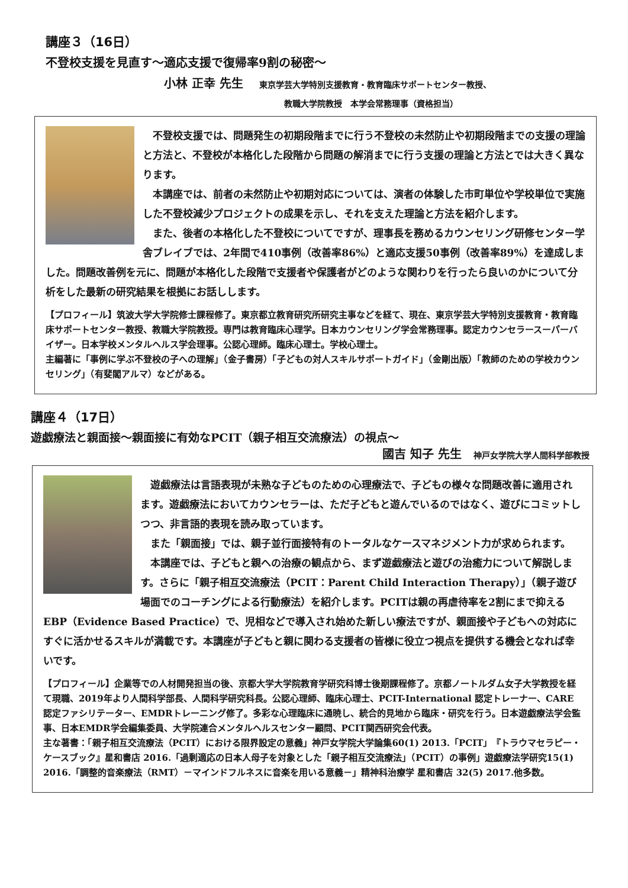講座３（16日）
不登校支援を見直す～適応支援で復帰率9割の秘密～
小林 正幸 先生 東京学芸大学特別支援教育・教育臨床サポートセンター教授、
教職大学院教授　本学会常務理事（資格担当）
　不登校支援では、問題発生の初期段階までに行う不登校の未然防止や初期段階までの支援の理論と方法と、不登校が本格化した段階から問題の解消までに行う支援の理論と方法とでは大きく異なります。
　本講座では、前者の未然防止や初期対応については、演者の体験した市町単位や学校単位で実施した不登校減少プロジェクトの成果を示し、それを支えた理論と方法を紹介します。
　また、後者の本格化した不登校についてですが、理事長を務めるカウンセリング研修センター学舎ブレイブでは、2年間で410事例（改善率86%）と適応支援50事例（改善率89%）を達成しました。問題改善例を元に、問題が本格化した段階で支援者や保護者がどのような関わりを行ったら良いのかについて分析をした最新の研究結果を根拠にお話しします。
【プロフィール】筑波大学大学院修士課程修了。東京都立教育研究所研究主事などを経て、現在、東京学芸大学特別支援教育・教育臨床サポートセンター教授、教職大学院教授。専門は教育臨床心理学。日本カウンセリング学会常務理事。認定カウンセラースーパーバイザー。日本学校メンタルヘルス学会理事。公認心理師。臨床心理士。学校心理士。
主編著に「事例に学ぶ不登校の子への理解」（金子書房）「子どもの対人スキルサポートガイド」（金剛出版）「教師のための学校カウンセリング」（有斐閣アルマ）などがある。
講座４（17日）
遊戯療法と親面接～親面接に有効なPCIT（親子相互交流療法）の視点～
國吉 知子 先生 神戸女学院大学人間科学部教授
　遊戯療法は言語表現が未熟な子どものための心理療法で、子どもの様々な問題改善に適用されます。遊戯療法においてカウンセラーは、ただ子どもと遊んでいるのではなく、遊びにコミットしつつ、非言語的表現を読み取っています。
　また「親面接」では、親子並行面接特有のトータルなケースマネジメント力が求められます。
　本講座では、子どもと親への治療の観点から、まず遊戯療法と遊びの治癒力について解説します。さらに「親子相互交流療法（PCIT：Parent Child Interaction Therapy）」（親子遊び場面でのコーチングによる行動療法）を紹介します。PCITは親の再虐待率を2割にまで抑えるEBP（Evidence Based Practice）で、児相などで導入され始めた新しい療法ですが、親面接や子どもへの対応にすぐに活かせるスキルが満載です。本講座が子どもと親に関わる支援者の皆様に役立つ視点を提供する機会となれば幸いです。
【プロフィール】企業等での人材開発担当の後、京都大学大学院教育学研究科博士後期課程修了。京都ノートルダム女子大学教授を経て現職、2019年より人間科学部長、人間科学研究科長。公認心理師、臨床心理士、PCIT-International 認定トレーナー、CARE認定ファシリテーター、EMDRトレーニング修了。多彩な心理臨床に通暁し、統合的見地から臨床・研究を行う。日本遊戯療法学会監事、日本EMDR学会編集委員、大学院連合メンタルヘルスセンター顧問、PCIT関西研究会代表。
主な著書：「親子相互交流療法（PCIT）における限界設定の意義」神戸女学院大学論集60(1) 2013.「PCIT」『トラウマセラピー・ケースブック』星和書店 2016.「過剰適応の日本人母子を対象とした「親子相互交流療法」（PCIT）の事例」遊戯療法学研究15(1) 2016.「調整的音楽療法（RMT）－マインドフルネスに音楽を用いる意義－」精神科治療学 星和書店 32(5) 2017.他多数。